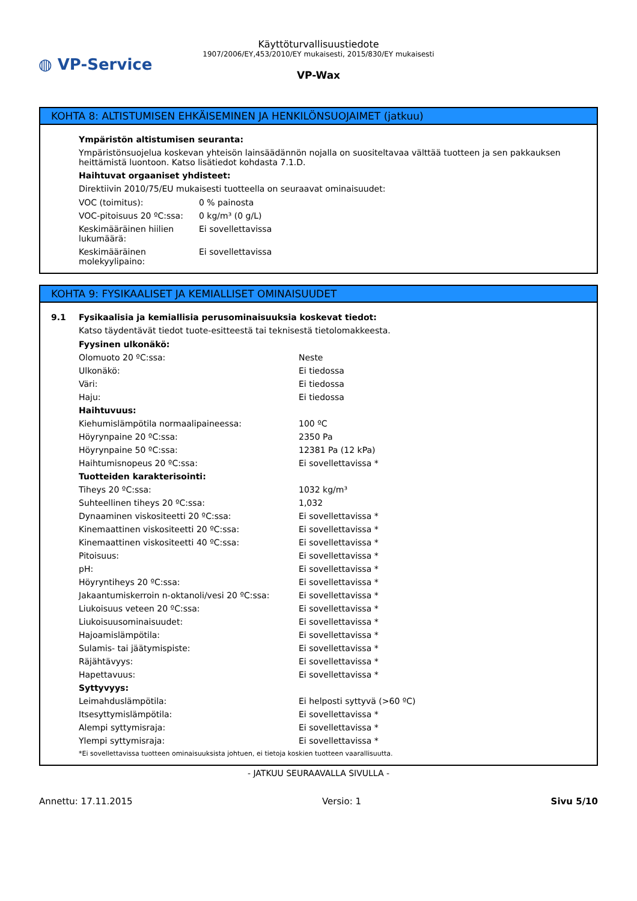◍ VP-Service
Käyttöturvallisuustiedote
1907/2006/EY,453/2010/EY mukaisesti, 2015/830/EY mukaisesti
VP-Wax
KOHTA 8: ALTISTUMISEN EHKÄISEMINEN JA HENKILÖNSUOJAIMET (jatkuu)
Ympäristön altistumisen seuranta:
Ympäristönsuojelua koskevan yhteisön lainsäädännön nojalla on suositeltavaa välttää tuotteen ja sen pakkauksen heittämistä luontoon. Katso lisätiedot kohdasta 7.1.D.
Haihtuvat orgaaniset yhdisteet:
Direktiivin 2010/75/EU mukaisesti tuotteella on seuraavat ominaisuudet:
| VOC (toimitus): | 0 % painosta |
| VOC-pitoisuus 20 ºC:ssa: | 0 kg/m³ (0 g/L) |
| Keskimääräinen hiilien lukumäärä: | Ei sovellettavissa |
| Keskimääräinen molekyylipaino: | Ei sovellettavissa |
KOHTA 9: FYSIKAALISET JA KEMIALLISET OMINAISUUDET
9.1 Fysikaalisia ja kemiallisia perusominaisuuksia koskevat tiedot:
Katso täydentävät tiedot tuote-esitteestä tai teknisestä tietolomakkeesta.
| Fyysinen ulkonäkö: | |
| Olomuoto 20 ºC:ssa: | Neste |
| Ulkonäkö: | Ei tiedossa |
| Väri: | Ei tiedossa |
| Haju: | Ei tiedossa |
| Haihtuvuus: | |
| Kiehumislämpötila normaalipaineessa: | 100 ºC |
| Höyrynpaine 20 ºC:ssa: | 2350 Pa |
| Höyrynpaine 50 ºC:ssa: | 12381 Pa (12 kPa) |
| Haihtumisnopeus 20 ºC:ssa: | Ei sovellettavissa * |
| Tuotteiden karakterisointi: | |
| Tiheys 20 ºC:ssa: | 1032 kg/m³ |
| Suhteellinen tiheys 20 ºC:ssa: | 1,032 |
| Dynaaminen viskositeetti 20 ºC:ssa: | Ei sovellettavissa * |
| Kinemaattinen viskositeetti 20 ºC:ssa: | Ei sovellettavissa * |
| Kinemaattinen viskositeetti 40 ºC:ssa: | Ei sovellettavissa * |
| Pitoisuus: | Ei sovellettavissa * |
| pH: | Ei sovellettavissa * |
| Höyryntiheys 20 ºC:ssa: | Ei sovellettavissa * |
| Jakaantumiskerroin n-oktanoli/vesi 20 ºC:ssa: | Ei sovellettavissa * |
| Liukoisuus veteen 20 ºC:ssa: | Ei sovellettavissa * |
| Liukoisuusominaisuudet: | Ei sovellettavissa * |
| Hajoamislämpötila: | Ei sovellettavissa * |
| Sulamis- tai jäätymispiste: | Ei sovellettavissa * |
| Räjähtävyys: | Ei sovellettavissa * |
| Hapettavuus: | Ei sovellettavissa * |
| Syttyvyys: | |
| Leimahduslämpötila: | Ei helposti syttyvä (>60 ºC) |
| Itsesyttymislämpötila: | Ei sovellettavissa * |
| Alempi syttymisraja: | Ei sovellettavissa * |
| Ylempi syttymisraja: | Ei sovellettavissa * |
*Ei sovellettavissa tuotteen ominaisuuksista johtuen, ei tietoja koskien tuotteen vaarallisuutta.
- JATKUU SEURAAVALLA SIVULLA -
Annettu: 17.11.2015 Versio: 1 Sivu 5/10